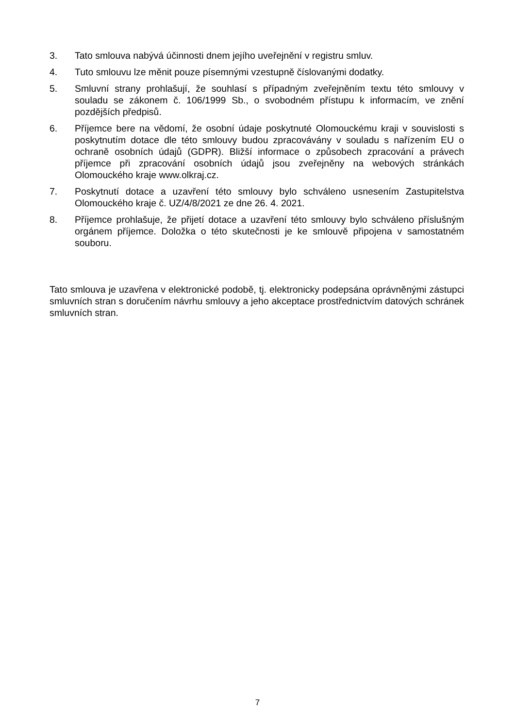3. Tato smlouva nabývá účinnosti dnem jejího uveřejnění v registru smluv.
4. Tuto smlouvu lze měnit pouze písemnými vzestupně číslovanými dodatky.
5. Smluvní strany prohlašují, že souhlasí s případným zveřejněním textu této smlouvy v souladu se zákonem č. 106/1999 Sb., o svobodném přístupu k informacím, ve znění pozdějších předpisů.
6. Příjemce bere na vědomí, že osobní údaje poskytnuté Olomouckému kraji v souvislosti s poskytnutím dotace dle této smlouvy budou zpracovávány v souladu s nařízením EU o ochraně osobních údajů (GDPR). Bližší informace o způsobech zpracování a právech příjemce při zpracování osobních údajů jsou zveřejněny na webových stránkách Olomouckého kraje www.olkraj.cz.
7. Poskytnutí dotace a uzavření této smlouvy bylo schváleno usnesením Zastupitelstva Olomouckého kraje č. UZ/4/8/2021 ze dne 26. 4. 2021.
8. Příjemce prohlašuje, že přijetí dotace a uzavření této smlouvy bylo schváleno příslušným orgánem příjemce. Doložka o této skutečnosti je ke smlouvě připojena v samostatném souboru.
Tato smlouva je uzavřena v elektronické podobě, tj. elektronicky podepsána oprávněnými zástupci smluvních stran s doručením návrhu smlouvy a jeho akceptace prostřednictvím datových schránek smluvních stran.
7